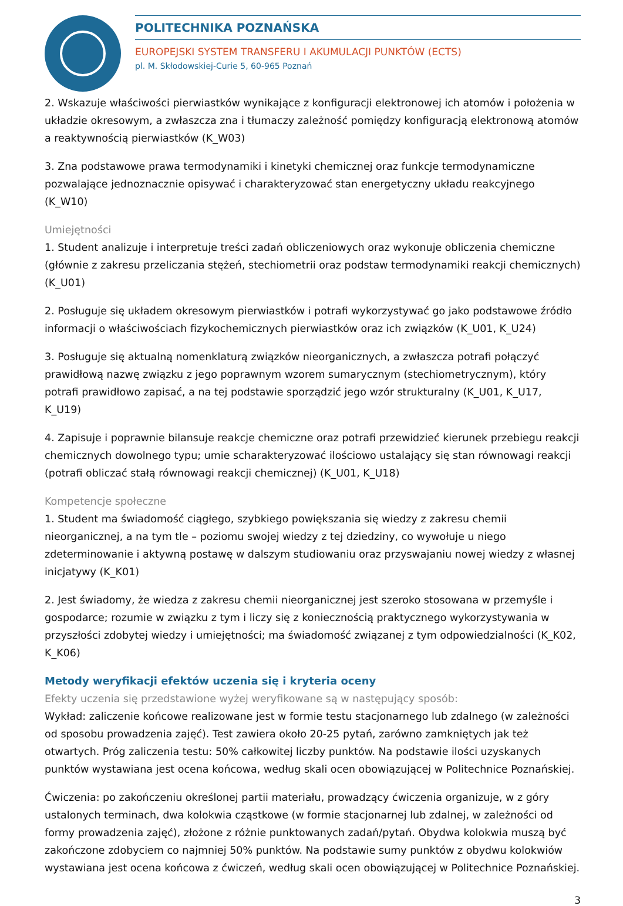POLITECHNIKA POZNAŃSKA
EUROPEJSKI SYSTEM TRANSFERU I AKUMULACJI PUNKTÓW (ECTS)
pl. M. Skłodowskiej-Curie 5, 60-965 Poznań
2. Wskazuje właściwości pierwiastków wynikające z konfiguracji elektronowej ich atomów i położenia w układzie okresowym, a zwłaszcza zna i tłumaczy zależność pomiędzy konfiguracją elektronową atomów a reaktywnością pierwiastków (K_W03)
3. Zna podstawowe prawa termodynamiki i kinetyki chemicznej oraz funkcje termodynamiczne pozwalające jednoznacznie opisywać i charakteryzować stan energetyczny układu reakcyjnego (K_W10)
Umiejętności
1. Student analizuje i interpretuje treści zadań obliczeniowych oraz wykonuje obliczenia chemiczne (głównie z zakresu przeliczania stężeń, stechiometrii oraz podstaw termodynamiki reakcji chemicznych) (K_U01)
2. Posługuje się układem okresowym pierwiastków i potrafi wykorzystywać go jako podstawowe źródło informacji o właściwościach fizykochemicznych pierwiastków oraz ich związków (K_U01, K_U24)
3. Posługuje się aktualną nomenklaturą związków nieorganicznych, a zwłaszcza potrafi połączyć prawidłową nazwę związku z jego poprawnym wzorem sumarycznym (stechiometrycznym), który potrafi prawidłowo zapisać, a na tej podstawie sporządzić jego wzór strukturalny (K_U01, K_U17, K_U19)
4. Zapisuje i poprawnie bilansuje reakcje chemiczne oraz potrafi przewidzieć kierunek przebiegu reakcji chemicznych dowolnego typu; umie scharakteryzować ilościowo ustalający się stan równowagi reakcji (potrafi obliczać stałą równowagi reakcji chemicznej) (K_U01, K_U18)
Kompetencje społeczne
1. Student ma świadomość ciągłego, szybkiego powiększania się wiedzy z zakresu chemii nieorganicznej, a na tym tle – poziomu swojej wiedzy z tej dziedziny, co wywołuje u niego zdeterminowanie i aktywną postawę w dalszym studiowaniu oraz przyswajaniu nowej wiedzy z własnej inicjatywy (K_K01)
2. Jest świadomy, że wiedza z zakresu chemii nieorganicznej jest szeroko stosowana w przemyśle i gospodarce; rozumie w związku z tym i liczy się z koniecznością praktycznego wykorzystywania w przyszłości zdobytej wiedzy i umiejętności; ma świadomość związanej z tym odpowiedzialności (K_K02, K_K06)
Metody weryfikacji efektów uczenia się i kryteria oceny
Efekty uczenia się przedstawione wyżej weryfikowane są w następujący sposób:
Wykład: zaliczenie końcowe realizowane jest w formie testu stacjonarnego lub zdalnego (w zależności od sposobu prowadzenia zajęć). Test zawiera około 20-25 pytań, zarówno zamkniętych jak też otwartych. Próg zaliczenia testu: 50% całkowitej liczby punktów. Na podstawie ilości uzyskanych punktów wystawiana jest ocena końcowa, według skali ocen obowiązującej w Politechnice Poznańskiej.
Ćwiczenia: po zakończeniu określonej partii materiału, prowadzący ćwiczenia organizuje, w z góry ustalonych terminach, dwa kolokwia cząstkowe (w formie stacjonarnej lub zdalnej, w zależności od formy prowadzenia zajęć), złożone z różnie punktowanych zadań/pytań. Obydwa kolokwia muszą być zakończone zdobyciem co najmniej 50% punktów. Na podstawie sumy punktów z obydwu kolokwiów wystawiana jest ocena końcowa z ćwiczeń, według skali ocen obowiązującej w Politechnice Poznańskiej.
3